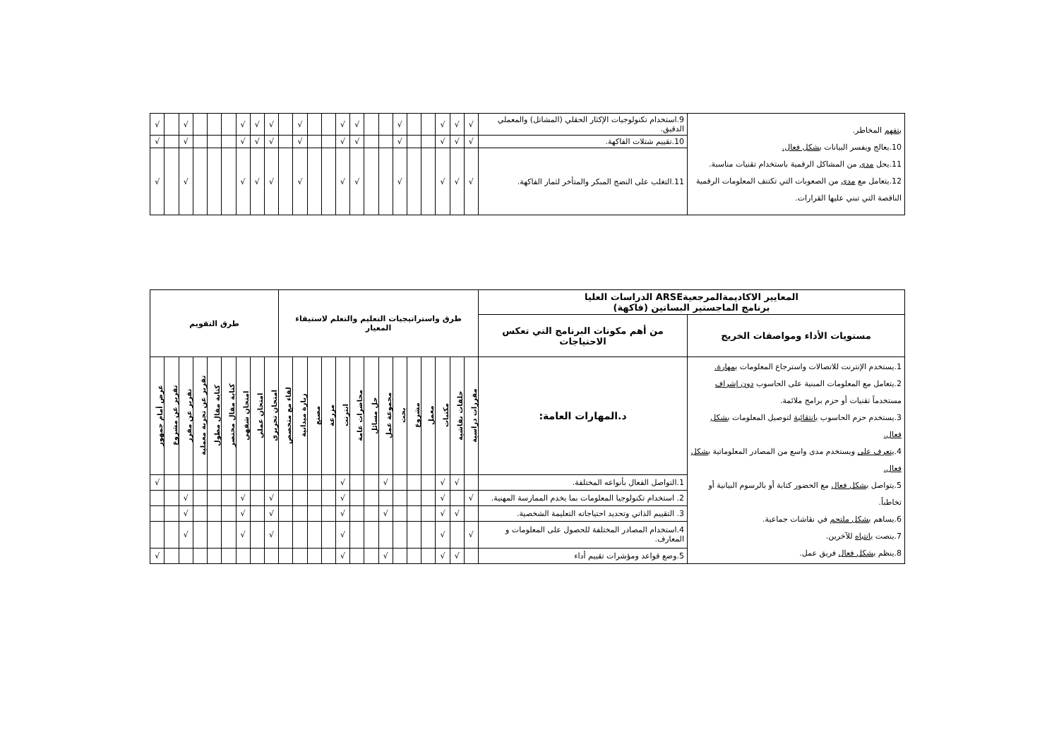| بتفهم المخاطر. 10.يعالج ويفسر البيانات بشكل فعال. 11.يحل مدى من المشاكل الرقمية باستخدام تقنيات مناسبة. 12.يتعامل مع مدى من الصعوبات التي تكتنف المعلومات الرقمية الناقصة التي تبني عليها القرارات. | 9.استخدام تكنولوجيات الإكثار الحقلي (المشاتل) والمعملي الدقيق. | √ | √ | √ | | | √ | | | √ | √ | | | √ | | √ | √ | √ | | | | √ | | √ |
| | 10.تقييم شتلات الفاكهة. | √ | √ | √ | | | √ | | | √ | √ | | | √ | | √ | √ | √ | | | | √ | | √ |
| | 11.التغلب على النضج المبكر والمتأخر لثمار الفاكهة. | √ | √ | √ | | | √ | | | √ | √ | | | √ | | √ | √ | √ | | | | √ | | √ |
| المعايير الاكاديمةالمرجعيةARSE الدراسات العليا برنامج الماجستير البساتين (فاكهة) | | طرق واستراتيجيات التعليم والتعلم لاستيفاء المعيار | | | | | | | | | | | | | | طرق التقويم | | | | | | | | |
| --- | --- | --- | --- | --- | --- | --- | --- | --- | --- | --- | --- | --- | --- | --- | --- | --- | --- | --- | --- | --- | --- | --- | --- | --- |
| مستويات الأداء ومواصفات الخريج | من أهم مكونات البرنامج التي تعكس الاحتياجات | | | | | | | | | | | | | | | | | | | | | | | |
| 1.يستخدم الإنترنت للاتصالات واسترجاع المعلومات بمهارة. 2.يتعامل مع المعلومات المبنية على الحاسوب دون إشراف مستخدماً تقنيات أو حزم برامج ملائمة. 3.يستخدم حزم الحاسوب بانتقائية لتوصيل المعلومات بشكل فعال. 4. يتعرف على ويستخدم مدى واسع من المصادر المعلوماتية بشكل فعال. 5.يتواصل بشكل فعال مع الحضور كتابة أو بالرسوم البيانية أو تخاطباً. 6.يساهم بشكل ملتحم في نقاشات جماعية. 7.ينصت بانتباه للآخرين. 8.ينظم بشكل فعال فريق عمل. | د.المهارات العامة: | مقررات دراسية | حلقات نقاشية | مكتبات | معمل | مشروع | بحث | مجموعة عمل | حل مسائل | محاضرات عامة | انترنت | مزرعة | مصنع | زيارة ميدانية | لقاء مع متخصص | امتحان تحريري | امتحان عملي | امتحان شفهي | كتابة مقال مختصر | كتابة مقال مطول | تقرير عن تجربة معملية | تقرير عن مقرر | تقرير عن مشروع | عرض أمام جمهور |
| | 1.التواصل الفعال بأنواعه المختلفة. | | √ | √ | | | | √ | | | √ | | | | | | | | | | | | | √ |
| | 2. استخدام تكنولوجيا المعلومات بما يخدم الممارسة المهنية. | √ | | √ | | | | | | | √ | | | | | √ | | √ | | | | √ | | |
| | 3. التقييم الذاتي وتحديد احتياجاته التعليمة الشخصية. | | √ | √ | | | | √ | | | √ | | | | | √ | | √ | | | | √ | | |
| | 4.استخدام المصادر المختلفة للحصول على المعلومات و المعارف. | √ | | √ | | | | | | | √ | | | | | √ | | √ | | | | √ | | |
| | 5.وضع قواعد ومؤشرات تقييم أداء | | √ | √ | | | | √ | | | √ | | | | | | | | | | | | | √ |